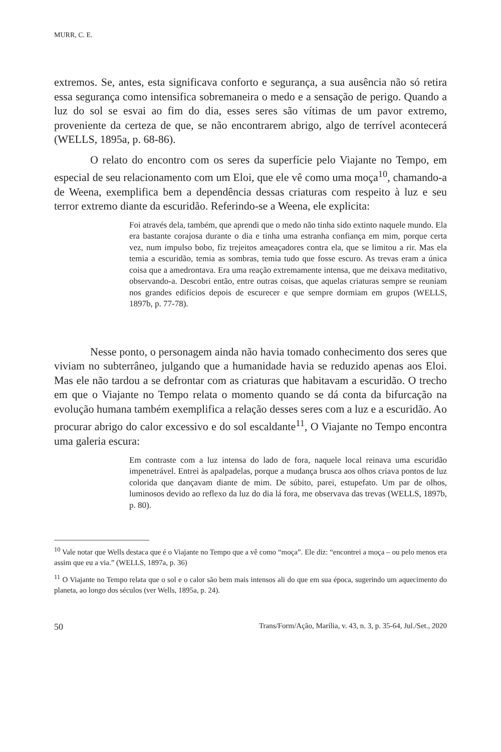MURR, C. E.
extremos. Se, antes, esta significava conforto e segurança, a sua ausência não só retira essa segurança como intensifica sobremaneira o medo e a sensação de perigo. Quando a luz do sol se esvai ao fim do dia, esses seres são vítimas de um pavor extremo, proveniente da certeza de que, se não encontrarem abrigo, algo de terrível acontecerá (WELLS, 1895a, p. 68-86).
O relato do encontro com os seres da superfície pelo Viajante no Tempo, em especial de seu relacionamento com um Eloi, que ele vê como uma moça<sup>10</sup>, chamando-a de Weena, exemplifica bem a dependência dessas criaturas com respeito à luz e seu terror extremo diante da escuridão. Referindo-se a Weena, ele explicita:
Foi através dela, também, que aprendi que o medo não tinha sido extinto naquele mundo. Ela era bastante corajosa durante o dia e tinha uma estranha confiança em mim, porque certa vez, num impulso bobo, fiz trejeitos ameaçadores contra ela, que se limitou a rir. Mas ela temia a escuridão, temia as sombras, temia tudo que fosse escuro. As trevas eram a única coisa que a amedrontava. Era uma reação extremamente intensa, que me deixava meditativo, observando-a. Descobri então, entre outras coisas, que aquelas criaturas sempre se reuniam nos grandes edifícios depois de escurecer e que sempre dormiam em grupos (WELLS, 1897b, p. 77-78).
Nesse ponto, o personagem ainda não havia tomado conhecimento dos seres que viviam no subterrâneo, julgando que a humanidade havia se reduzido apenas aos Eloi. Mas ele não tardou a se defrontar com as criaturas que habitavam a escuridão. O trecho em que o Viajante no Tempo relata o momento quando se dá conta da bifurcação na evolução humana também exemplifica a relação desses seres com a luz e a escuridão. Ao procurar abrigo do calor excessivo e do sol escaldante<sup>11</sup>, O Viajante no Tempo encontra uma galeria escura:
Em contraste com a luz intensa do lado de fora, naquele local reinava uma escuridão impenetrável. Entrei às apalpadelas, porque a mudança brusca aos olhos criava pontos de luz colorida que dançavam diante de mim. De súbito, parei, estupefato. Um par de olhos, luminosos devido ao reflexo da luz do dia lá fora, me observava das trevas (WELLS, 1897b, p. 80).
<sup>10</sup> Vale notar que Wells destaca que é o Viajante no Tempo que a vê como “moça”. Ele diz: “encontrei a moça – ou pelo menos era assim que eu a via.” (WELLS, 1897a, p. 36)
<sup>11</sup> O Viajante no Tempo relata que o sol e o calor são bem mais intensos ali do que em sua época, sugerindo um aquecimento do planeta, ao longo dos séculos (ver Wells, 1895a, p. 24).
50 Trans/Form/Ação, Marília, v. 43, n. 3, p. 35-64, Jul./Set., 2020